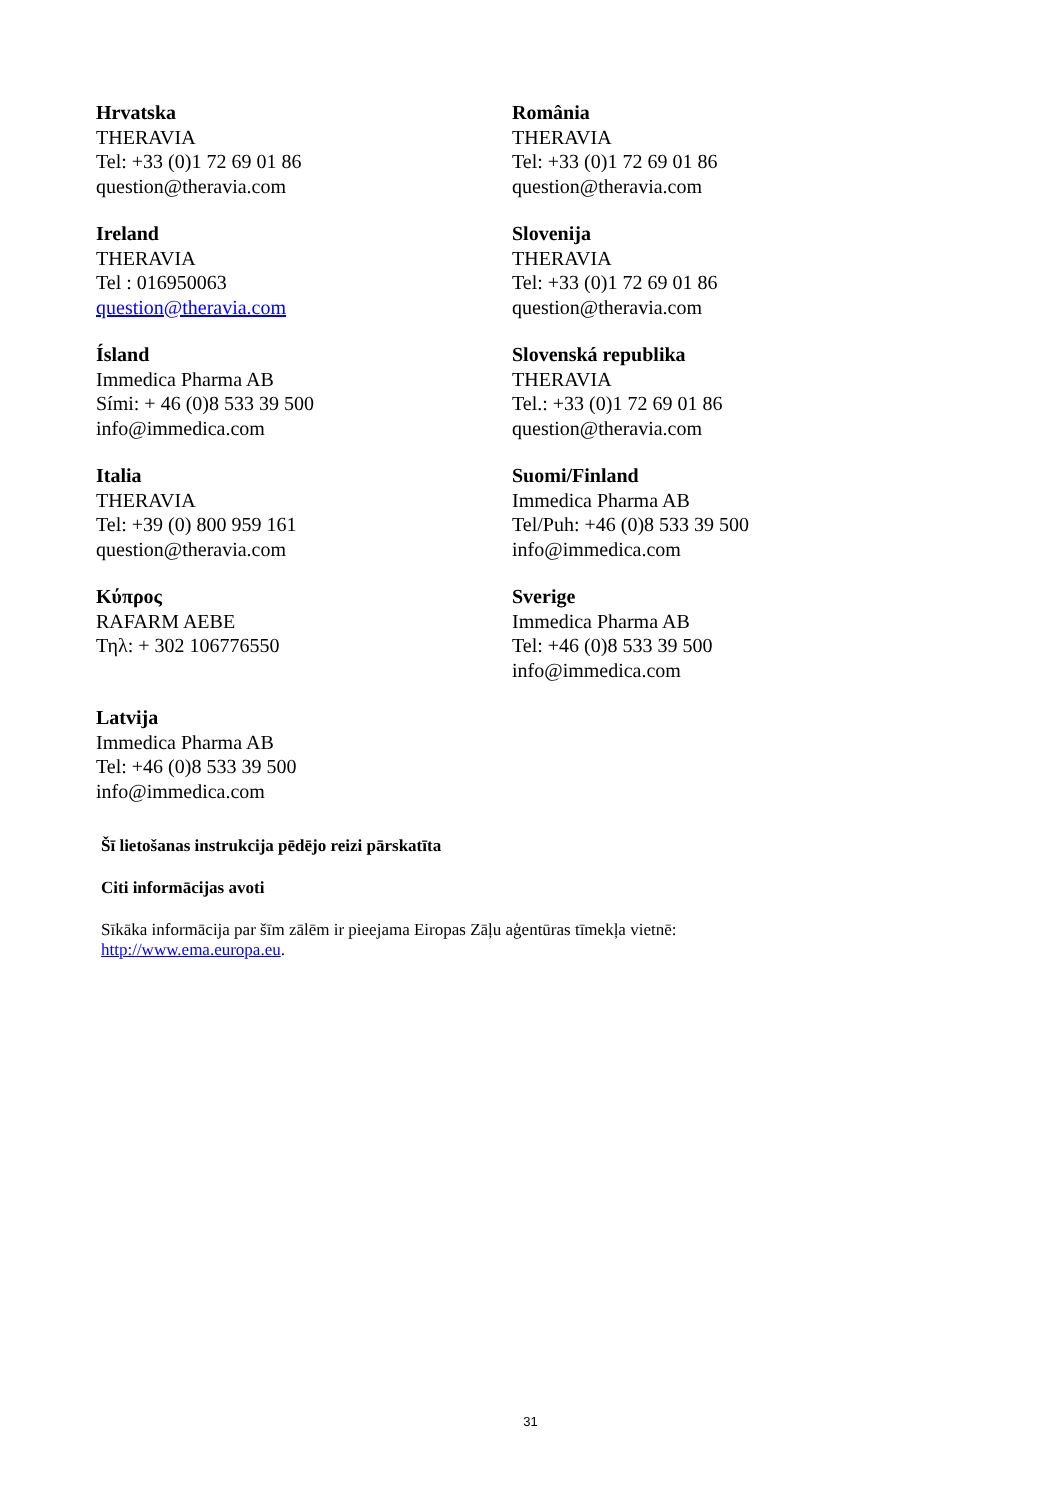| Hrvatska THERAVIA Tel: +33 (0)1 72 69 01 86 question@theravia.com | România THERAVIA Tel: +33 (0)1 72 69 01 86 question@theravia.com |
| Ireland THERAVIA Tel : 016950063 question@theravia.com | Slovenija THERAVIA Tel: +33 (0)1 72 69 01 86 question@theravia.com |
| Ísland Immedica Pharma AB Sími: + 46 (0)8 533 39 500 info@immedica.com | Slovenská republika THERAVIA Tel.: +33 (0)1 72 69 01 86 question@theravia.com |
| Italia THERAVIA Tel: +39 (0) 800 959 161 question@theravia.com | Suomi/Finland Immedica Pharma AB Tel/Puh: +46 (0)8 533 39 500 info@immedica.com |
| Κύπρος RAFARM AEBE Τηλ: + 302 106776550 | Sverige Immedica Pharma AB Tel: +46 (0)8 533 39 500 info@immedica.com |
| Latvija Immedica Pharma AB Tel: +46 (0)8 533 39 500 info@immedica.com | |
Šī lietošanas instrukcija pēdējo reizi pārskatīta
Citi informācijas avoti
Sīkāka informācija par šīm zālēm ir pieejama Eiropas Zāļu aģentūras tīmekļa vietnē:
http://www.ema.europa.eu.
31